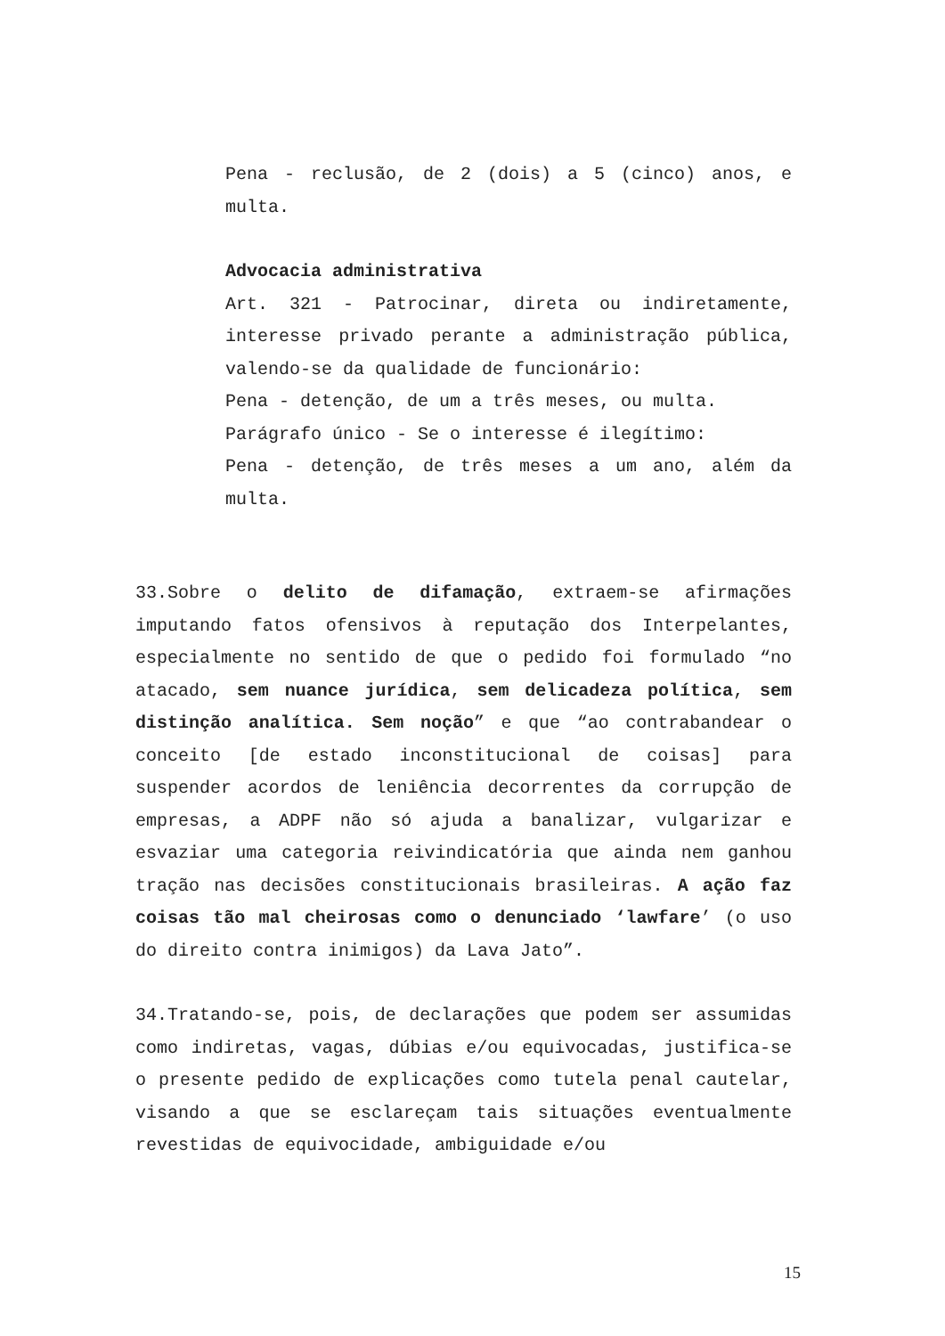Pena - reclusão, de 2 (dois) a 5 (cinco) anos, e multa.
Advocacia administrativa
Art. 321 - Patrocinar, direta ou indiretamente, interesse privado perante a administração pública, valendo-se da qualidade de funcionário:
Pena - detenção, de um a três meses, ou multa.
Parágrafo único - Se o interesse é ilegítimo:
Pena - detenção, de três meses a um ano, além da multa.
33.Sobre o delito de difamação, extraem-se afirmações imputando fatos ofensivos à reputação dos Interpelantes, especialmente no sentido de que o pedido foi formulado “no atacado, sem nuance jurídica, sem delicadeza política, sem distinção analítica. Sem noção” e que “ao contrabandear o conceito [de estado inconstitucional de coisas] para suspender acordos de leniência decorrentes da corrupção de empresas, a ADPF não só ajuda a banalizar, vulgarizar e esvaziar uma categoria reivindicatória que ainda nem ganhou tração nas decisões constitucionais brasileiras. A ação faz coisas tão mal cheirosas como o denunciado ‘lawfare’ (o uso do direito contra inimigos) da Lava Jato”.
34.Tratando-se, pois, de declarações que podem ser assumidas como indiretas, vagas, dúbias e/ou equivocadas, justifica-se o presente pedido de explicações como tutela penal cautelar, visando a que se esclareçam tais situações eventualmente revestidas de equivocidade, ambiguidade e/ou
15